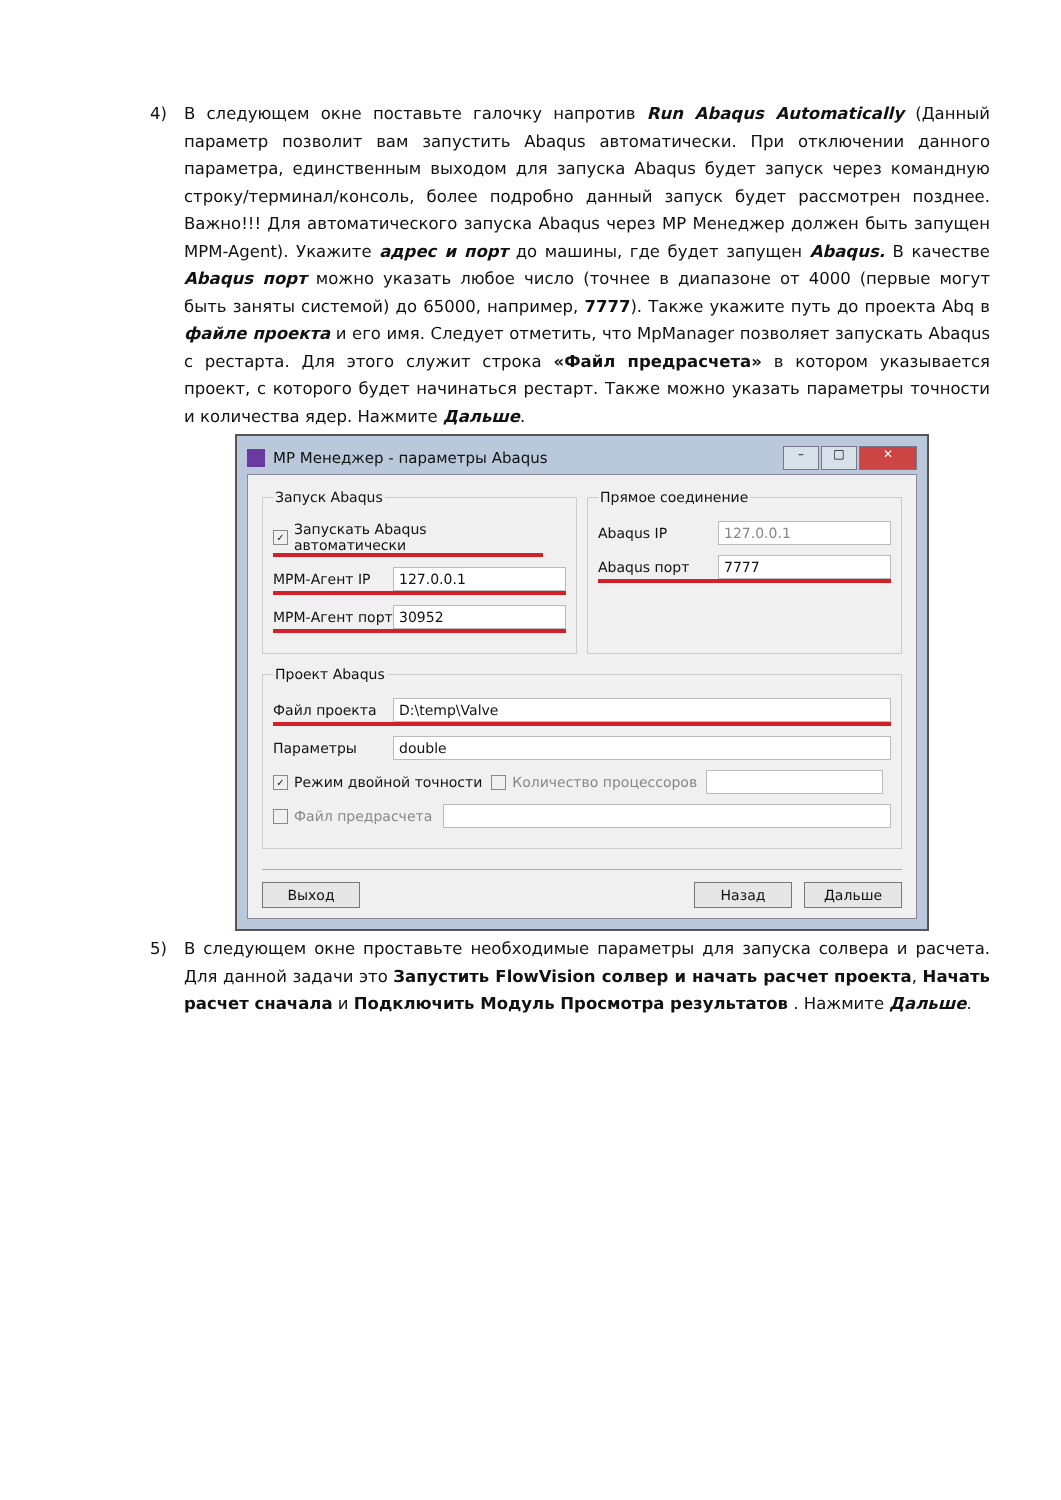4) В следующем окне поставьте галочку напротив Run Abaqus Automatically (Данный параметр позволит вам запустить Abaqus автоматически. При отключении данного параметра, единственным выходом для запуска Abaqus будет запуск через командную строку/терминал/консоль, более подробно данный запуск будет рассмотрен позднее. Важно!!! Для автоматического запуска Abaqus через MP Менеджер должен быть запущен MPM-Agent). Укажите адрес и порт до машины, где будет запущен Abaqus. В качестве Abaqus порт можно указать любое число (точнее в диапазоне от 4000 (первые могут быть заняты системой) до 65000, например, 7777). Также укажите путь до проекта Abq в файле проекта и его имя. Следует отметить, что MpManager позволяет запускать Abaqus с рестарта. Для этого служит строка «Файл предрасчета» в котором указывается проект, с которого будет начинаться рестарт. Также можно указать параметры точности и количества ядер. Нажмите Дальше.
MP Менеджер - параметры Abaqus
– □ ✕
Запуск Abaqus
✓ Запускать Abaqus автоматически
MPM-Агент IP 127.0.0.1
MPM-Агент порт 30952
Прямое соединение
Abaqus IP 127.0.0.1
Abaqus порт 7777
Проект Abaqus
Файл проекта D:\temp\Valve
Параметры double
✓ Режим двойной точности Количество процессоров
Файл предрасчета
Выход Назад Дальше
5) В следующем окне проставьте необходимые параметры для запуска солвера и расчета. Для данной задачи это Запустить FlowVision солвер и начать расчет проекта, Начать расчет сначала и Подключить Модуль Просмотра результатов . Нажмите Дальше.